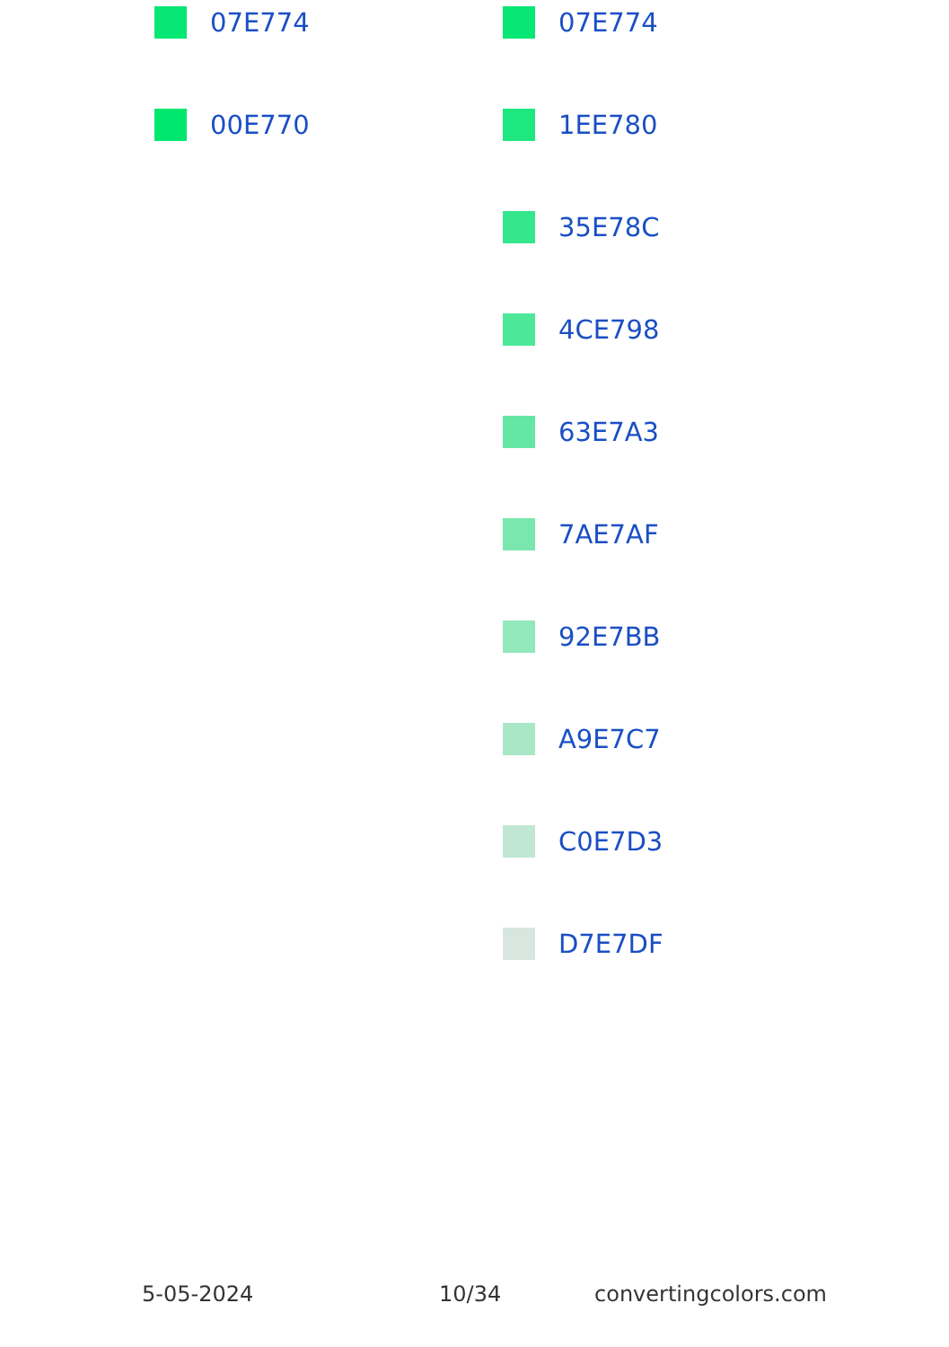07E774
00E770
07E774
1EE780
35E78C
4CE798
63E7A3
7AE7AF
92E7BB
A9E7C7
C0E7D3
D7E7DF
5-05-2024 10/34 convertingcolors.com